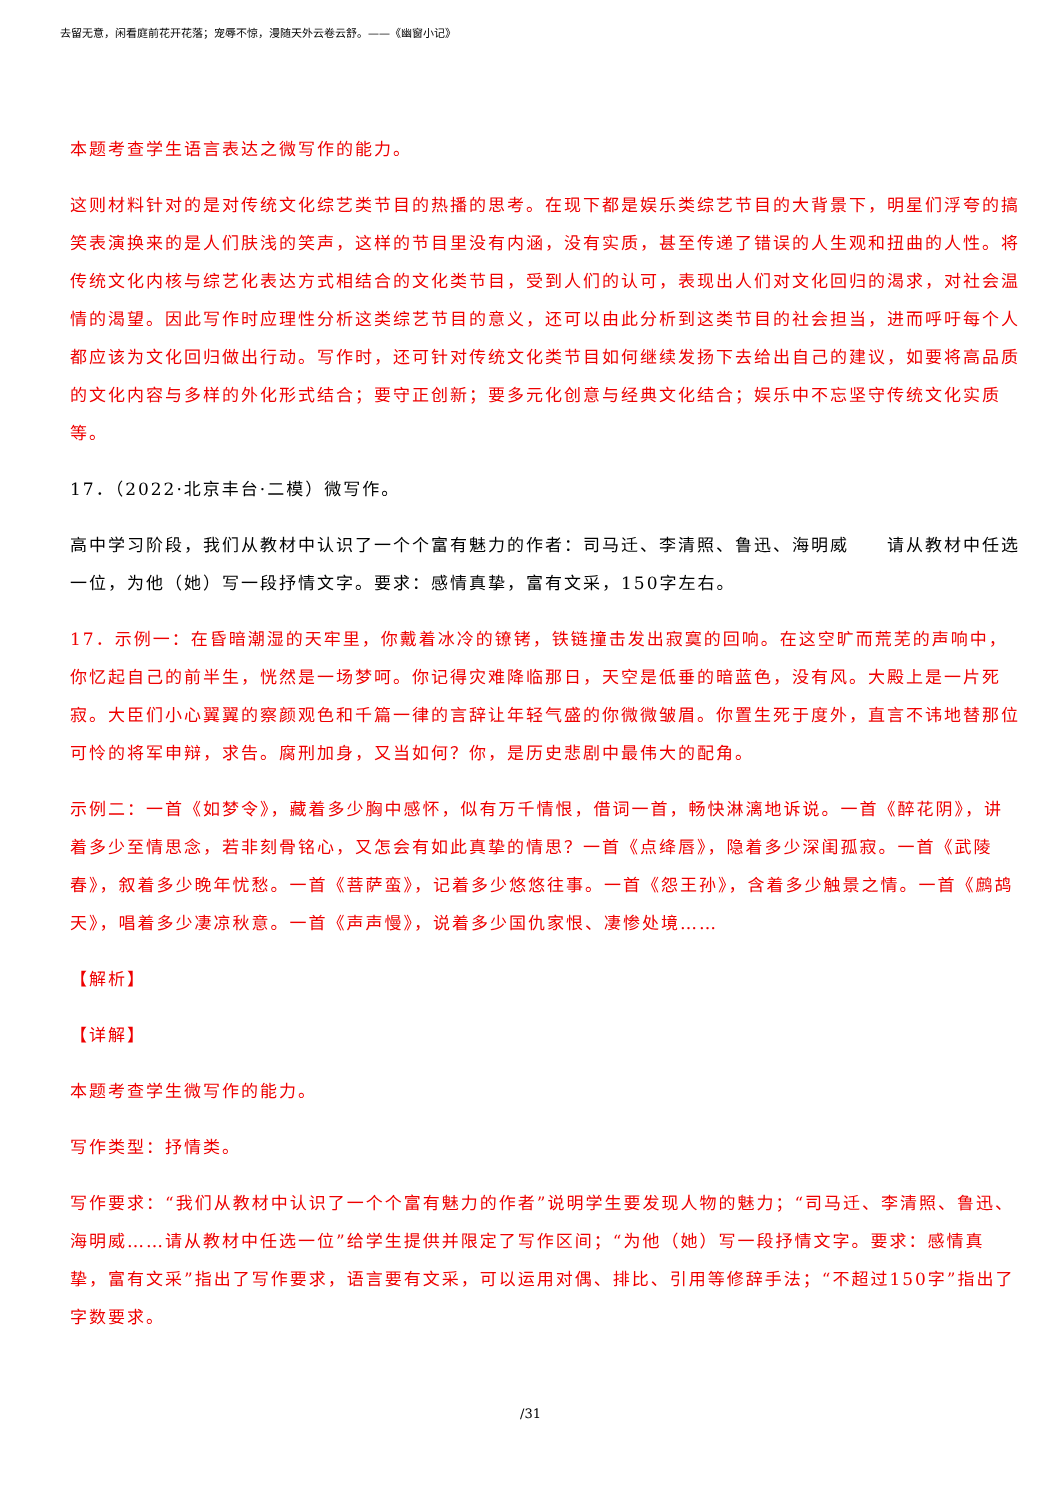去留无意，闲看庭前花开花落；宠辱不惊，漫随天外云卷云舒。——《幽窗小记》
本题考查学生语言表达之微写作的能力。
这则材料针对的是对传统文化综艺类节目的热播的思考。在现下都是娱乐类综艺节目的大背景下，明星们浮夸的搞笑表演换来的是人们肤浅的笑声，这样的节目里没有内涵，没有实质，甚至传递了错误的人生观和扭曲的人性。将传统文化内核与综艺化表达方式相结合的文化类节目，受到人们的认可，表现出人们对文化回归的渴求，对社会温情的渴望。因此写作时应理性分析这类综艺节目的意义，还可以由此分析到这类节目的社会担当，进而呼吁每个人都应该为文化回归做出行动。写作时，还可针对传统文化类节目如何继续发扬下去给出自己的建议，如要将高品质的文化内容与多样的外化形式结合；要守正创新；要多元化创意与经典文化结合；娱乐中不忘坚守传统文化实质等。
17．（2022·北京丰台·二模）微写作。
高中学习阶段，我们从教材中认识了一个个富有魅力的作者：司马迁、李清照、鲁迅、海明威　　请从教材中任选一位，为他（她）写一段抒情文字。要求：感情真挚，富有文采，150字左右。
17．示例一：在昏暗潮湿的天牢里，你戴着冰冷的镣铐，铁链撞击发出寂寞的回响。在这空旷而荒芜的声响中，你忆起自己的前半生，恍然是一场梦呵。你记得灾难降临那日，天空是低垂的暗蓝色，没有风。大殿上是一片死寂。大臣们小心翼翼的察颜观色和千篇一律的言辞让年轻气盛的你微微皱眉。你置生死于度外，直言不讳地替那位可怜的将军申辩，求告。腐刑加身，又当如何？你，是历史悲剧中最伟大的配角。
示例二：一首《如梦令》，藏着多少胸中感怀，似有万千情恨，借词一首，畅快淋漓地诉说。一首《醉花阴》，讲着多少至情思念，若非刻骨铭心，又怎会有如此真挚的情思？一首《点绛唇》，隐着多少深闺孤寂。一首《武陵春》，叙着多少晚年忧愁。一首《菩萨蛮》，记着多少悠悠往事。一首《怨王孙》，含着多少触景之情。一首《鹧鸪天》，唱着多少凄凉秋意。一首《声声慢》，说着多少国仇家恨、凄惨处境……
【解析】
【详解】
本题考查学生微写作的能力。
写作类型：抒情类。
写作要求：“我们从教材中认识了一个个富有魅力的作者”说明学生要发现人物的魅力；“司马迁、李清照、鲁迅、海明威……请从教材中任选一位”给学生提供并限定了写作区间；“为他（她）写一段抒情文字。要求：感情真挚，富有文采”指出了写作要求，语言要有文采，可以运用对偶、排比、引用等修辞手法；“不超过150字”指出了字数要求。
/31